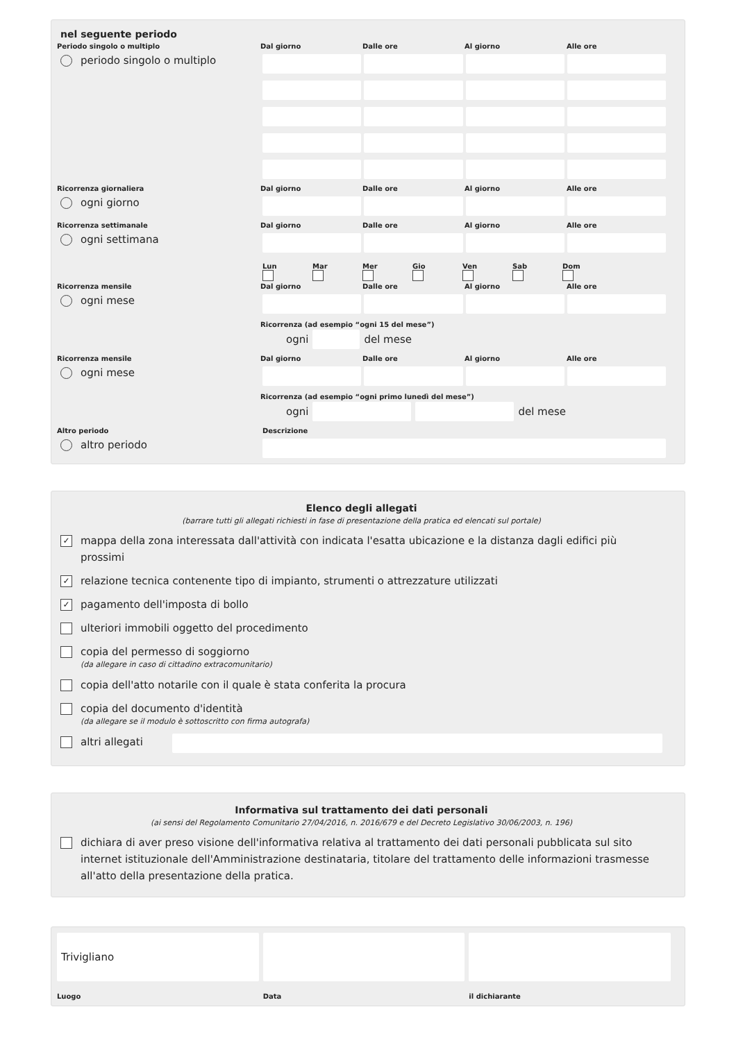nel seguente periodo
Periodo singolo o multiplo
periodo singolo o multiplo
Dal giorno Dalle ore Al giorno Alle ore
Ricorrenza giornaliera
ogni giorno
Dal giorno Dalle ore Al giorno Alle ore
Ricorrenza settimanale
ogni settimana
Dal giorno Dalle ore Al giorno Alle ore
Lun
Mar
Mer
Gio
Ven
Sab
Dom
Ricorrenza mensile
ogni mese
Dal giorno Dalle ore Al giorno Alle ore
Ricorrenza (ad esempio “ogni 15 del mese”)
ogni del mese
Ricorrenza mensile
ogni mese
Dal giorno Dalle ore Al giorno Alle ore
Ricorrenza (ad esempio “ogni primo lunedì del mese”)
ogni del mese
Altro periodo
altro periodo
Descrizione
Elenco degli allegati
(barrare tutti gli allegati richiesti in fase di presentazione della pratica ed elencati sul portale)
✓ mappa della zona interessata dall'attività con indicata l'esatta ubicazione e la distanza dagli edifici più prossimi
✓ relazione tecnica contenente tipo di impianto, strumenti o attrezzature utilizzati
✓ pagamento dell'imposta di bollo
ulteriori immobili oggetto del procedimento
copia del permesso di soggiorno
(da allegare in caso di cittadino extracomunitario)
copia dell'atto notarile con il quale è stata conferita la procura
copia del documento d'identità
(da allegare se il modulo è sottoscritto con firma autografa)
altri allegati
Informativa sul trattamento dei dati personali
(ai sensi del Regolamento Comunitario 27/04/2016, n. 2016/679 e del Decreto Legislativo 30/06/2003, n. 196)
dichiara di aver preso visione dell'informativa relativa al trattamento dei dati personali pubblicata sul sito internet istituzionale dell'Amministrazione destinataria, titolare del trattamento delle informazioni trasmesse all'atto della presentazione della pratica.
Trivigliano
Luogo
Data
il dichiarante